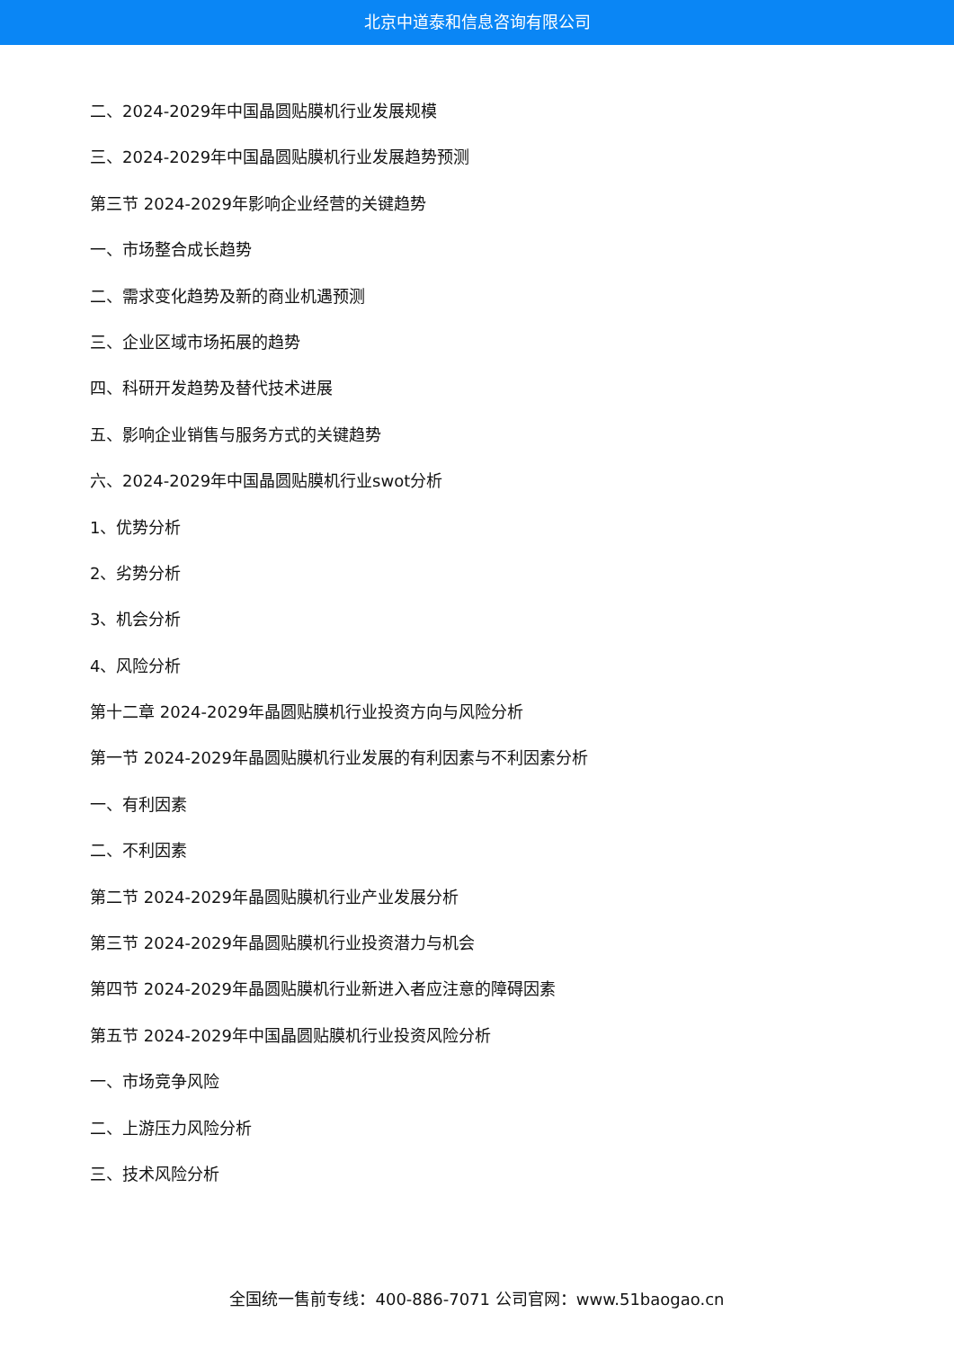北京中道泰和信息咨询有限公司
二、2024-2029年中国晶圆贴膜机行业发展规模
三、2024-2029年中国晶圆贴膜机行业发展趋势预测
第三节 2024-2029年影响企业经营的关键趋势
一、市场整合成长趋势
二、需求变化趋势及新的商业机遇预测
三、企业区域市场拓展的趋势
四、科研开发趋势及替代技术进展
五、影响企业销售与服务方式的关键趋势
六、2024-2029年中国晶圆贴膜机行业swot分析
1、优势分析
2、劣势分析
3、机会分析
4、风险分析
第十二章 2024-2029年晶圆贴膜机行业投资方向与风险分析
第一节 2024-2029年晶圆贴膜机行业发展的有利因素与不利因素分析
一、有利因素
二、不利因素
第二节 2024-2029年晶圆贴膜机行业产业发展分析
第三节 2024-2029年晶圆贴膜机行业投资潜力与机会
第四节 2024-2029年晶圆贴膜机行业新进入者应注意的障碍因素
第五节 2024-2029年中国晶圆贴膜机行业投资风险分析
一、市场竞争风险
二、上游压力风险分析
三、技术风险分析
全国统一售前专线：400-886-7071 公司官网：www.51baogao.cn